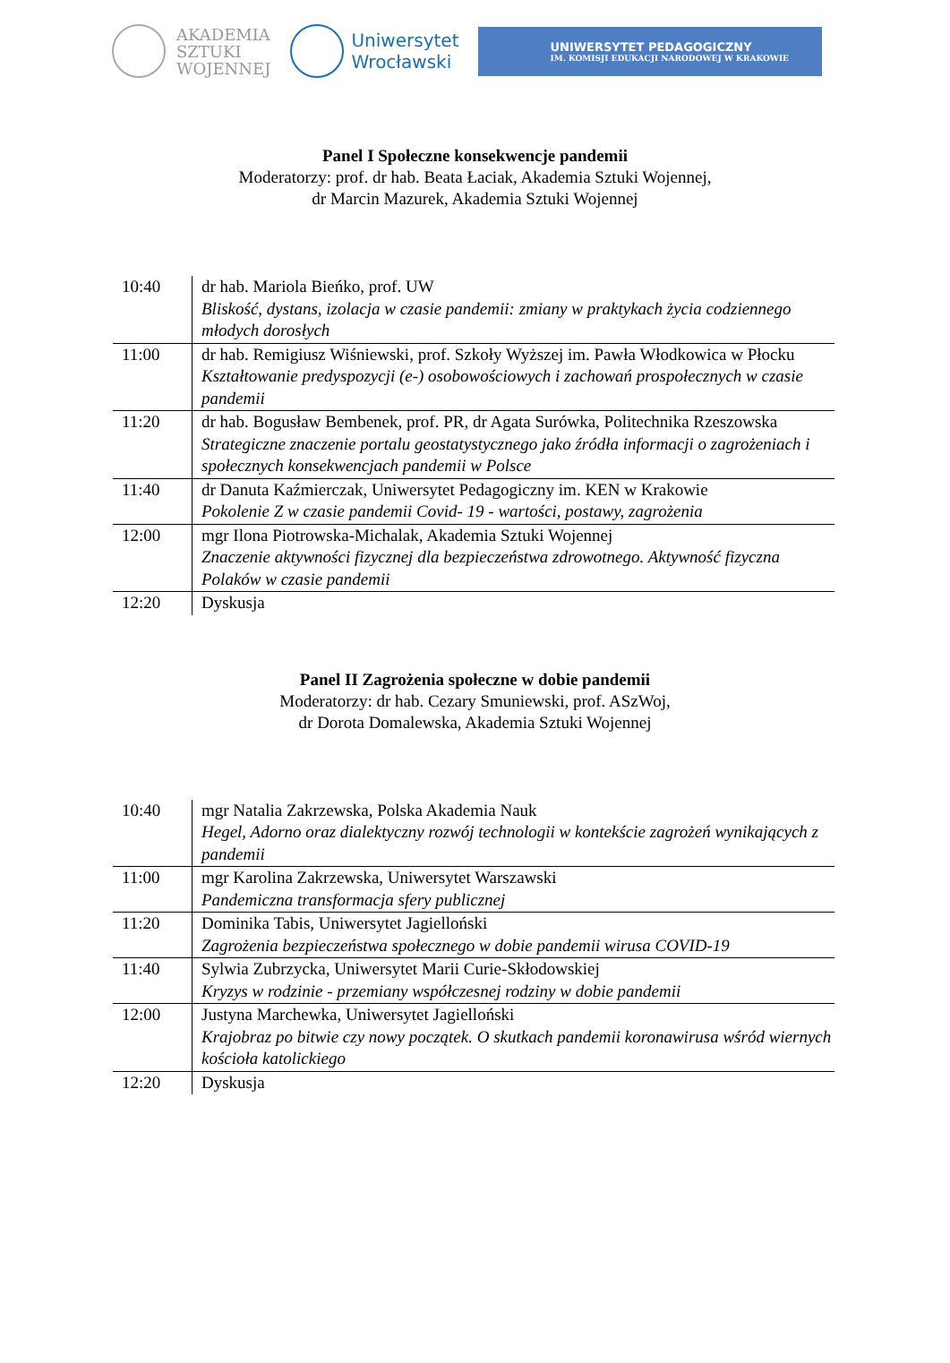AKADEMIA
SZTUKI
WOJENNEJ
Uniwersytet
Wrocławski
UNIWERSYTET PEDAGOGICZNY
IM. KOMISJI EDUKACJI NARODOWEJ W KRAKOWIE
Panel I Społeczne konsekwencje pandemii
Moderatorzy: prof. dr hab. Beata Łaciak, Akademia Sztuki Wojennej,
dr Marcin Mazurek, Akademia Sztuki Wojennej
| 10:40 | dr hab. Mariola Bieńko, prof. UW Bliskość, dystans, izolacja w czasie pandemii: zmiany w praktykach życia codziennego młodych dorosłych |
| 11:00 | dr hab. Remigiusz Wiśniewski, prof. Szkoły Wyższej im. Pawła Włodkowica w Płocku Kształtowanie predyspozycji (e-) osobowościowych i zachowań prospołecznych w czasie pandemii |
| 11:20 | dr hab. Bogusław Bembenek, prof. PR, dr Agata Surówka, Politechnika Rzeszowska Strategiczne znaczenie portalu geostatystycznego jako źródła informacji o zagrożeniach i społecznych konsekwencjach pandemii w Polsce |
| 11:40 | dr Danuta Kaźmierczak, Uniwersytet Pedagogiczny im. KEN w Krakowie Pokolenie Z w czasie pandemii Covid- 19 - wartości, postawy, zagrożenia |
| 12:00 | mgr Ilona Piotrowska-Michalak, Akademia Sztuki Wojennej Znaczenie aktywności fizycznej dla bezpieczeństwa zdrowotnego. Aktywność fizyczna Polaków w czasie pandemii |
| 12:20 | Dyskusja |
Panel II Zagrożenia społeczne w dobie pandemii
Moderatorzy: dr hab. Cezary Smuniewski, prof. ASzWoj,
dr Dorota Domalewska, Akademia Sztuki Wojennej
| 10:40 | mgr Natalia Zakrzewska, Polska Akademia Nauk Hegel, Adorno oraz dialektyczny rozwój technologii w kontekście zagrożeń wynikających z pandemii |
| 11:00 | mgr Karolina Zakrzewska, Uniwersytet Warszawski Pandemiczna transformacja sfery publicznej |
| 11:20 | Dominika Tabis, Uniwersytet Jagielloński Zagrożenia bezpieczeństwa społecznego w dobie pandemii wirusa COVID-19 |
| 11:40 | Sylwia Zubrzycka, Uniwersytet Marii Curie-Skłodowskiej Kryzys w rodzinie - przemiany współczesnej rodziny w dobie pandemii |
| 12:00 | Justyna Marchewka, Uniwersytet Jagielloński Krajobraz po bitwie czy nowy początek. O skutkach pandemii koronawirusa wśród wiernych kościoła katolickiego |
| 12:20 | Dyskusja |